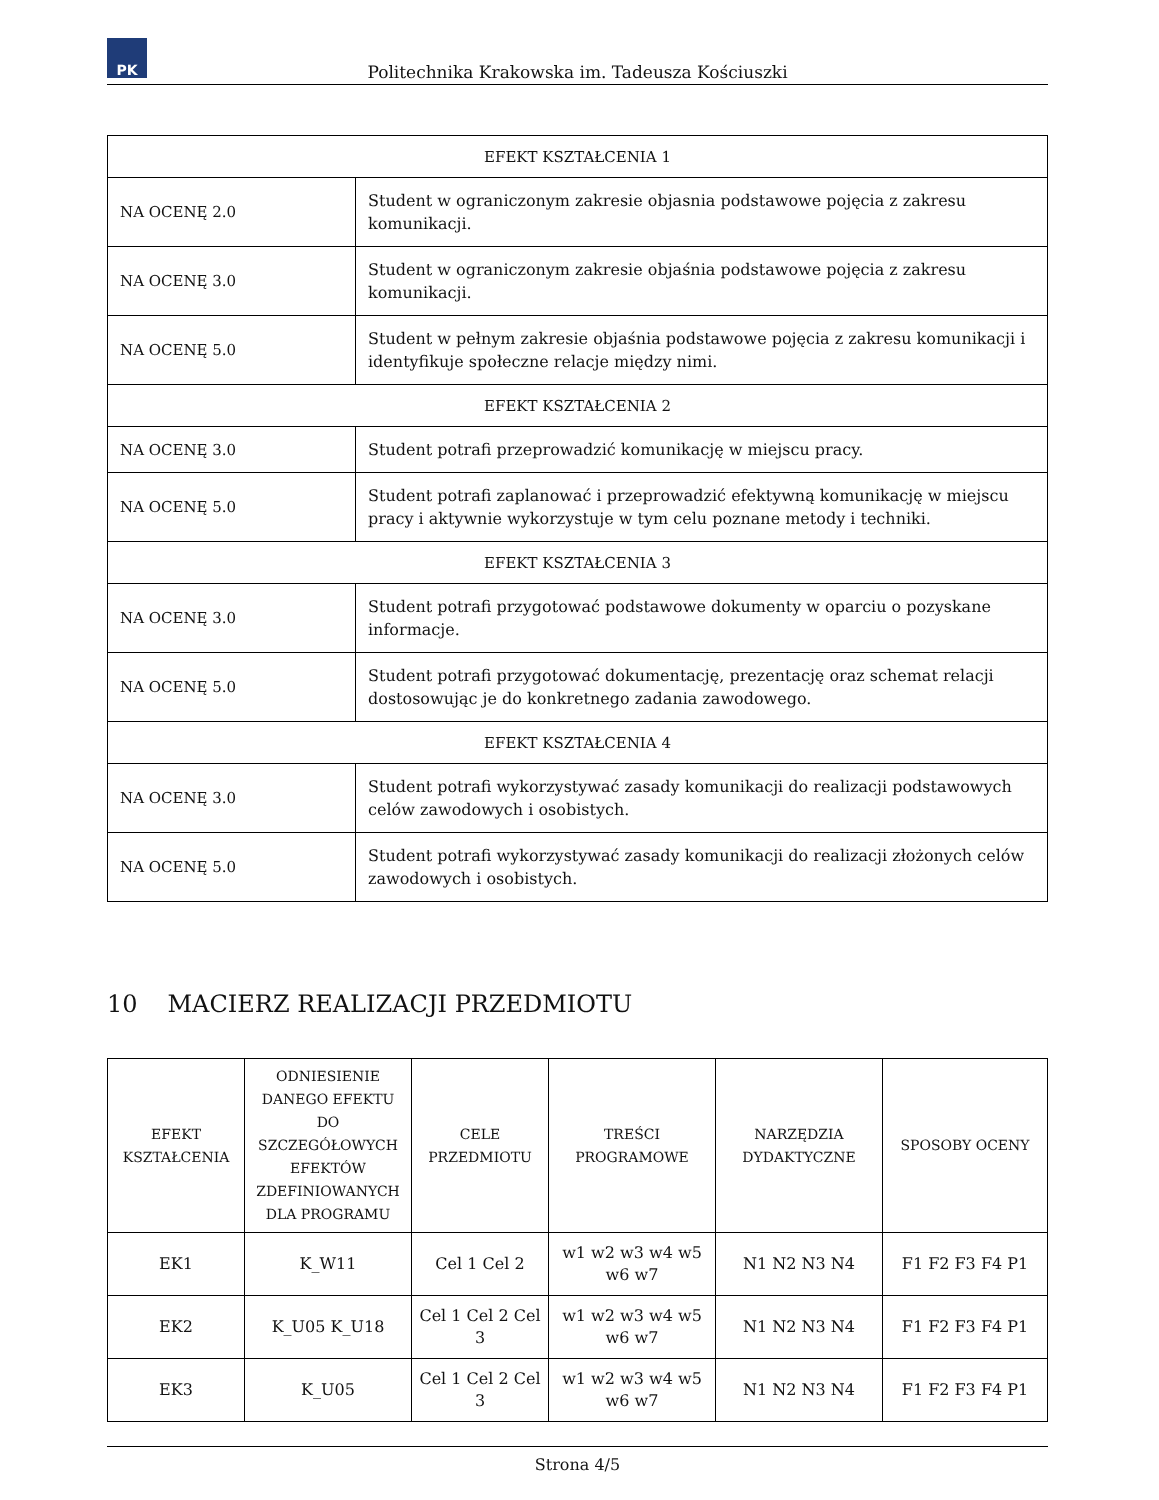PK
Politechnika Krakowska im. Tadeusza Kościuszki
| EFEKT KSZTAŁCENIA 1 | |
| NA OCENĘ 2.0 | Student w ograniczonym zakresie objasnia podstawowe pojęcia z zakresu komunikacji. |
| NA OCENĘ 3.0 | Student w ograniczonym zakresie objaśnia podstawowe pojęcia z zakresu komunikacji. |
| NA OCENĘ 5.0 | Student w pełnym zakresie objaśnia podstawowe pojęcia z zakresu komunikacji i identyfikuje społeczne relacje między nimi. |
| EFEKT KSZTAŁCENIA 2 | |
| NA OCENĘ 3.0 | Student potrafi przeprowadzić komunikację w miejscu pracy. |
| NA OCENĘ 5.0 | Student potrafi zaplanować i przeprowadzić efektywną komunikację w miejscu pracy i aktywnie wykorzystuje w tym celu poznane metody i techniki. |
| EFEKT KSZTAŁCENIA 3 | |
| NA OCENĘ 3.0 | Student potrafi przygotować podstawowe dokumenty w oparciu o pozyskane informacje. |
| NA OCENĘ 5.0 | Student potrafi przygotować dokumentację, prezentację oraz schemat relacji dostosowując je do konkretnego zadania zawodowego. |
| EFEKT KSZTAŁCENIA 4 | |
| NA OCENĘ 3.0 | Student potrafi wykorzystywać zasady komunikacji do realizacji podstawowych celów zawodowych i osobistych. |
| NA OCENĘ 5.0 | Student potrafi wykorzystywać zasady komunikacji do realizacji złożonych celów zawodowych i osobistych. |
10 MACIERZ REALIZACJI PRZEDMIOTU
| EFEKT KSZTAŁCENIA | ODNIESIENIE DANEGO EFEKTU DO SZCZEGÓŁOWYCH EFEKTÓW ZDEFINIOWANYCH DLA PROGRAMU | CELE PRZEDMIOTU | TREŚCI PROGRAMOWE | NARZĘDZIA DYDAKTYCZNE | SPOSOBY OCENY |
| --- | --- | --- | --- | --- | --- |
| EK1 | K_W11 | Cel 1 Cel 2 | w1 w2 w3 w4 w5 w6 w7 | N1 N2 N3 N4 | F1 F2 F3 F4 P1 |
| EK2 | K_U05 K_U18 | Cel 1 Cel 2 Cel 3 | w1 w2 w3 w4 w5 w6 w7 | N1 N2 N3 N4 | F1 F2 F3 F4 P1 |
| EK3 | K_U05 | Cel 1 Cel 2 Cel 3 | w1 w2 w3 w4 w5 w6 w7 | N1 N2 N3 N4 | F1 F2 F3 F4 P1 |
Strona 4/5